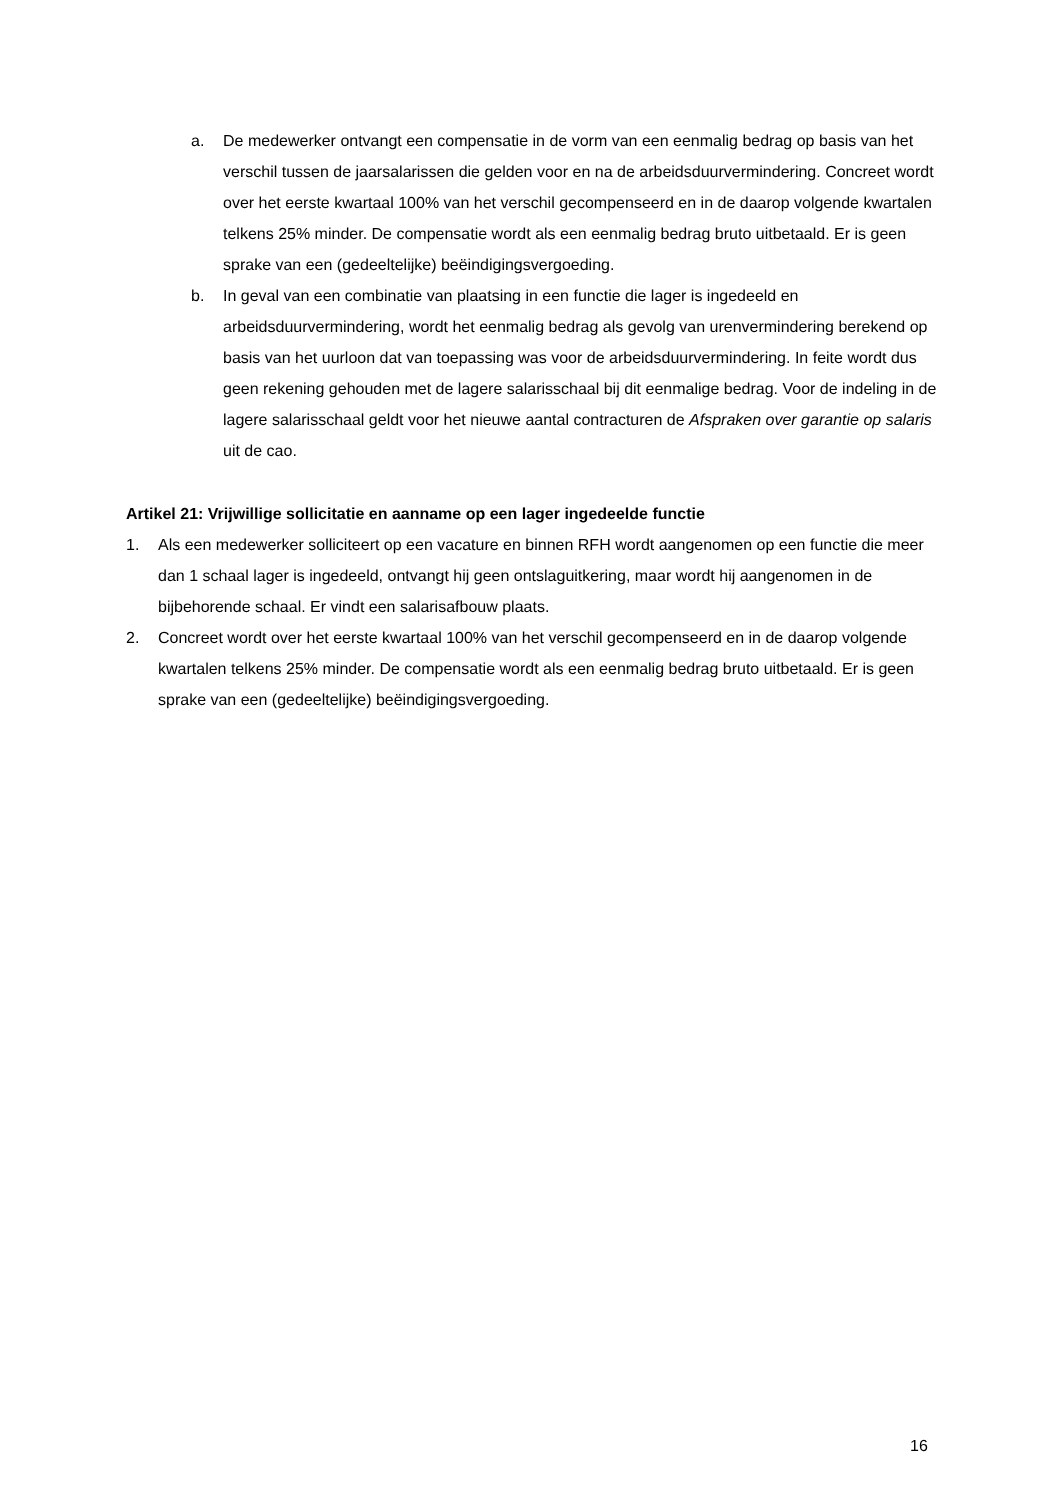a. De medewerker ontvangt een compensatie in de vorm van een eenmalig bedrag op basis van het verschil tussen de jaarsalarissen die gelden voor en na de arbeidsduurvermindering. Concreet wordt over het eerste kwartaal 100% van het verschil gecompenseerd en in de daarop volgende kwartalen telkens 25% minder. De compensatie wordt als een eenmalig bedrag bruto uitbetaald. Er is geen sprake van een (gedeeltelijke) beëindigingsvergoeding.
b. In geval van een combinatie van plaatsing in een functie die lager is ingedeeld en arbeidsduurvermindering, wordt het eenmalig bedrag als gevolg van urenvermindering berekend op basis van het uurloon dat van toepassing was voor de arbeidsduurvermindering. In feite wordt dus geen rekening gehouden met de lagere salarisschaal bij dit eenmalige bedrag. Voor de indeling in de lagere salarisschaal geldt voor het nieuwe aantal contracturen de Afspraken over garantie op salaris uit de cao.
Artikel 21: Vrijwillige sollicitatie en aanname op een lager ingedeelde functie
1. Als een medewerker solliciteert op een vacature en binnen RFH wordt aangenomen op een functie die meer dan 1 schaal lager is ingedeeld, ontvangt hij geen ontslaguitkering, maar wordt hij aangenomen in de bijbehorende schaal. Er vindt een salarisafbouw plaats.
2. Concreet wordt over het eerste kwartaal 100% van het verschil gecompenseerd en in de daarop volgende kwartalen telkens 25% minder. De compensatie wordt als een eenmalig bedrag bruto uitbetaald. Er is geen sprake van een (gedeeltelijke) beëindigingsvergoeding.
16